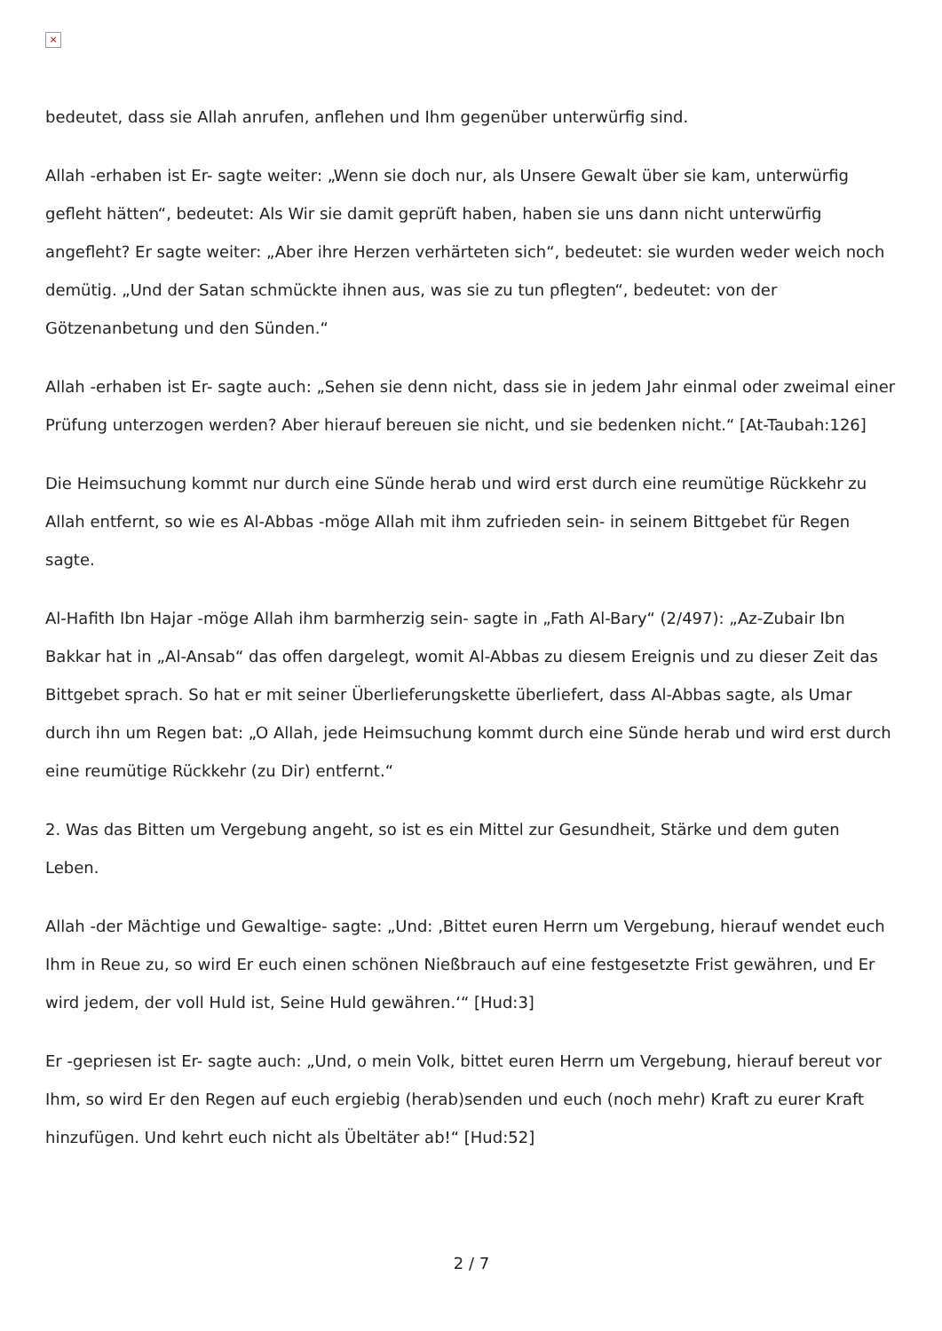×
bedeutet, dass sie Allah anrufen, anflehen und Ihm gegenüber unterwürfig sind.
Allah -erhaben ist Er- sagte weiter: „Wenn sie doch nur, als Unsere Gewalt über sie kam, unterwürfig gefleht hätten“, bedeutet: Als Wir sie damit geprüft haben, haben sie uns dann nicht unterwürfig angefleht? Er sagte weiter: „Aber ihre Herzen verhärteten sich“, bedeutet: sie wurden weder weich noch demütig. „Und der Satan schmückte ihnen aus, was sie zu tun pflegten“, bedeutet: von der Götzenanbetung und den Sünden.“
Allah -erhaben ist Er- sagte auch: „Sehen sie denn nicht, dass sie in jedem Jahr einmal oder zweimal einer Prüfung unterzogen werden? Aber hierauf bereuen sie nicht, und sie bedenken nicht.“ [At-Taubah:126]
Die Heimsuchung kommt nur durch eine Sünde herab und wird erst durch eine reumütige Rückkehr zu Allah entfernt, so wie es Al-Abbas -möge Allah mit ihm zufrieden sein- in seinem Bittgebet für Regen sagte.
Al-Hafith Ibn Hajar -möge Allah ihm barmherzig sein- sagte in „Fath Al-Bary“ (2/497): „Az-Zubair Ibn Bakkar hat in „Al-Ansab“ das offen dargelegt, womit Al-Abbas zu diesem Ereignis und zu dieser Zeit das Bittgebet sprach. So hat er mit seiner Überlieferungskette überliefert, dass Al-Abbas sagte, als Umar durch ihn um Regen bat: „O Allah, jede Heimsuchung kommt durch eine Sünde herab und wird erst durch eine reumütige Rückkehr (zu Dir) entfernt.“
2. Was das Bitten um Vergebung angeht, so ist es ein Mittel zur Gesundheit, Stärke und dem guten Leben.
Allah -der Mächtige und Gewaltige- sagte: „Und: ‚Bittet euren Herrn um Vergebung, hierauf wendet euch Ihm in Reue zu, so wird Er euch einen schönen Nießbrauch auf eine festgesetzte Frist gewähren, und Er wird jedem, der voll Huld ist, Seine Huld gewähren.‘“ [Hud:3]
Er -gepriesen ist Er- sagte auch: „Und, o mein Volk, bittet euren Herrn um Vergebung, hierauf bereut vor Ihm, so wird Er den Regen auf euch ergiebig (herab)senden und euch (noch mehr) Kraft zu eurer Kraft hinzufügen. Und kehrt euch nicht als Übeltäter ab!“ [Hud:52]
2 / 7